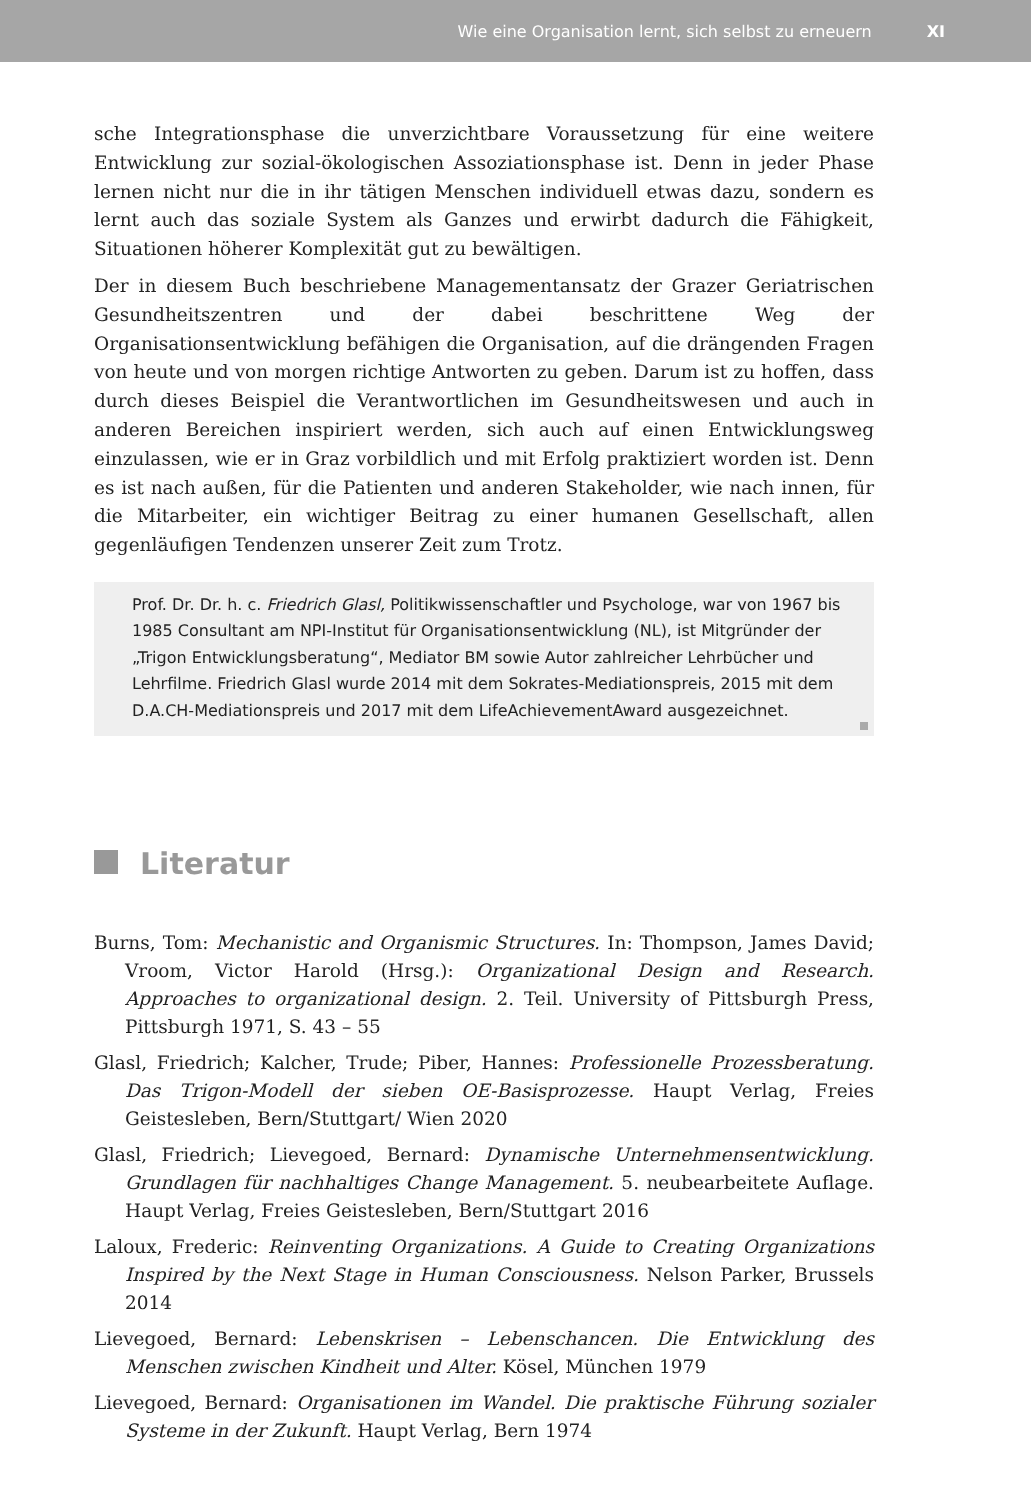Wie eine Organisation lernt, sich selbst zu erneuern XI
sche Integrationsphase die unverzichtbare Voraussetzung für eine weitere Entwicklung zur sozial-ökologischen Assoziationsphase ist. Denn in jeder Phase lernen nicht nur die in ihr tätigen Menschen individuell etwas dazu, sondern es lernt auch das soziale System als Ganzes und erwirbt dadurch die Fähigkeit, Situationen höherer Komplexität gut zu bewältigen.
Der in diesem Buch beschriebene Managementansatz der Grazer Geriatrischen Gesundheitszentren und der dabei beschrittene Weg der Organisationsentwicklung befähigen die Organisation, auf die drängenden Fragen von heute und von morgen richtige Antworten zu geben. Darum ist zu hoffen, dass durch dieses Beispiel die Verantwortlichen im Gesundheitswesen und auch in anderen Bereichen inspiriert werden, sich auch auf einen Entwicklungsweg einzulassen, wie er in Graz vorbildlich und mit Erfolg praktiziert worden ist. Denn es ist nach außen, für die Patienten und anderen Stakeholder, wie nach innen, für die Mitarbeiter, ein wichtiger Beitrag zu einer humanen Gesellschaft, allen gegenläufigen Tendenzen unserer Zeit zum Trotz.
Prof. Dr. Dr. h. c. Friedrich Glasl, Politikwissenschaftler und Psychologe, war von 1967 bis 1985 Consultant am NPI-Institut für Organisationsentwicklung (NL), ist Mitgründer der „Trigon Entwicklungsberatung“, Mediator BM sowie Autor zahlreicher Lehrbücher und Lehrfilme. Friedrich Glasl wurde 2014 mit dem Sokrates-Mediationspreis, 2015 mit dem D.A.CH-Mediationspreis und 2017 mit dem LifeAchievementAward ausgezeichnet.
Literatur
Burns, Tom: Mechanistic and Organismic Structures. In: Thompson, James David; Vroom, Victor Harold (Hrsg.): Organizational Design and Research. Approaches to organizational design. 2. Teil. University of Pittsburgh Press, Pittsburgh 1971, S. 43 – 55
Glasl, Friedrich; Kalcher, Trude; Piber, Hannes: Professionelle Prozessberatung. Das Trigon-Modell der sieben OE-Basisprozesse. Haupt Verlag, Freies Geistesleben, Bern/Stuttgart/ Wien 2020
Glasl, Friedrich; Lievegoed, Bernard: Dynamische Unternehmensentwicklung. Grundlagen für nachhaltiges Change Management. 5. neubearbeitete Auflage. Haupt Verlag, Freies Geistesleben, Bern/Stuttgart 2016
Laloux, Frederic: Reinventing Organizations. A Guide to Creating Organizations Inspired by the Next Stage in Human Consciousness. Nelson Parker, Brussels 2014
Lievegoed, Bernard: Lebenskrisen – Lebenschancen. Die Entwicklung des Menschen zwischen Kindheit und Alter. Kösel, München 1979
Lievegoed, Bernard: Organisationen im Wandel. Die praktische Führung sozialer Systeme in der Zukunft. Haupt Verlag, Bern 1974